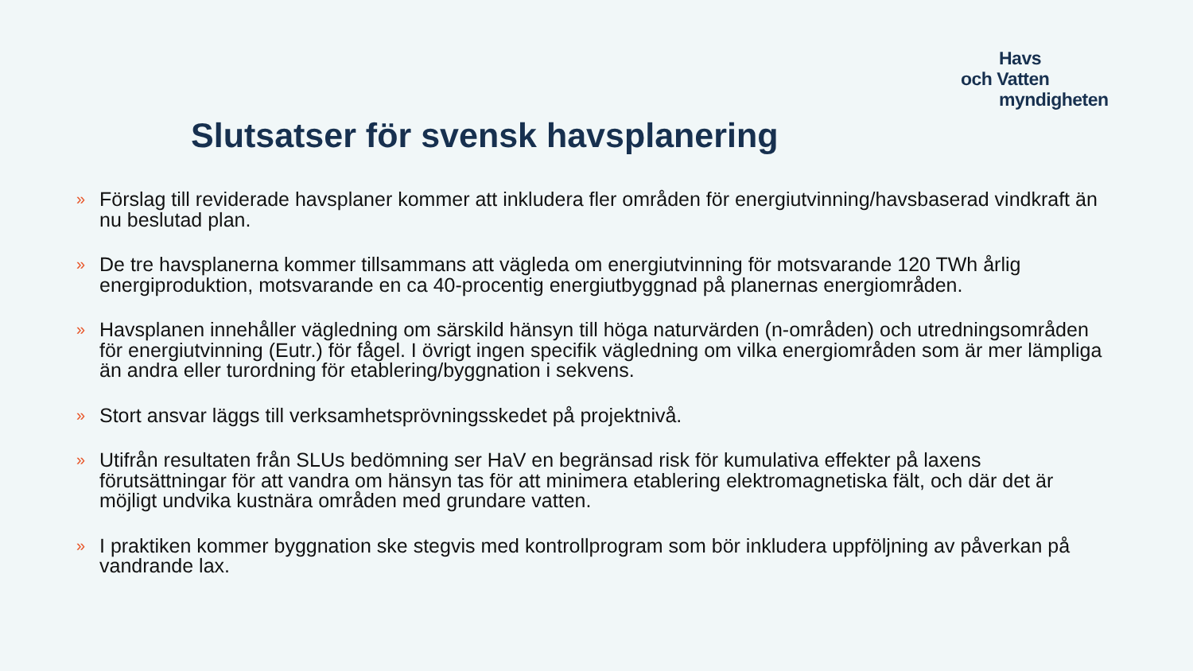Havs
och Vatten
myndigheten
Slutsatser för svensk havsplanering
» Förslag till reviderade havsplaner kommer att inkludera fler områden för energiutvinning/havsbaserad vindkraft än nu beslutad plan.
» De tre havsplanerna kommer tillsammans att vägleda om energiutvinning för motsvarande 120 TWh årlig energiproduktion, motsvarande en ca 40-procentig energiutbyggnad på planernas energiområden.
» Havsplanen innehåller vägledning om särskild hänsyn till höga naturvärden (n-områden) och utredningsområden för energiutvinning (Eutr.) för fågel. I övrigt ingen specifik vägledning om vilka energiområden som är mer lämpliga än andra eller turordning för etablering/byggnation i sekvens.
» Stort ansvar läggs till verksamhetsprövningsskedet på projektnivå.
» Utifrån resultaten från SLUs bedömning ser HaV en begränsad risk för kumulativa effekter på laxens förutsättningar för att vandra om hänsyn tas för att minimera etablering elektromagnetiska fält, och där det är möjligt undvika kustnära områden med grundare vatten.
» I praktiken kommer byggnation ske stegvis med kontrollprogram som bör inkludera uppföljning av påverkan på vandrande lax.